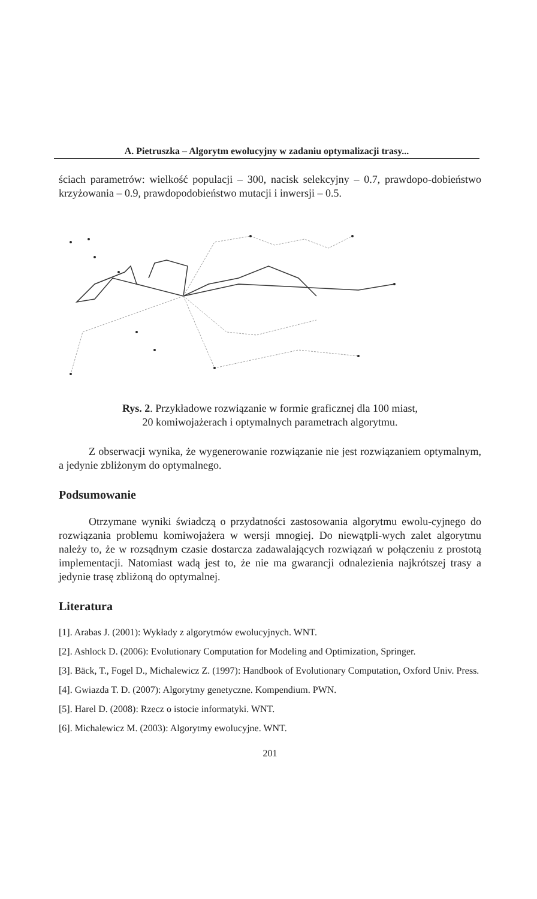A. Pietruszka – Algorytm ewolucyjny w zadaniu optymalizacji trasy...
ściach parametrów: wielkość populacji – 300, nacisk selekcyjny – 0.7, prawdopo-dobieństwo krzyżowania – 0.9, prawdopodobieństwo mutacji i inwersji – 0.5.
Rys. 2. Przykładowe rozwiązanie w formie graficznej dla 100 miast,
20 komiwojażerach i optymalnych parametrach algorytmu.
Z obserwacji wynika, że wygenerowanie rozwiązanie nie jest rozwiązaniem optymalnym, a jedynie zbliżonym do optymalnego.
Podsumowanie
Otrzymane wyniki świadczą o przydatności zastosowania algorytmu ewolu-cyjnego do rozwiązania problemu komiwojażera w wersji mnogiej. Do niewątpli-wych zalet algorytmu należy to, że w rozsądnym czasie dostarcza zadawalających rozwiązań w połączeniu z prostotą implementacji. Natomiast wadą jest to, że nie ma gwarancji odnalezienia najkrótszej trasy a jedynie trasę zbliżoną do optymalnej.
Literatura
[1]. Arabas J. (2001): Wykłady z algorytmów ewolucyjnych. WNT.
[2]. Ashlock D. (2006): Evolutionary Computation for Modeling and Optimization, Springer.
[3]. Bäck, T., Fogel D., Michalewicz Z. (1997): Handbook of Evolutionary Computation, Oxford Univ. Press.
[4]. Gwiazda T. D. (2007): Algorytmy genetyczne. Kompendium. PWN.
[5]. Harel D. (2008): Rzecz o istocie informatyki. WNT.
[6]. Michalewicz M. (2003): Algorytmy ewolucyjne. WNT.
201